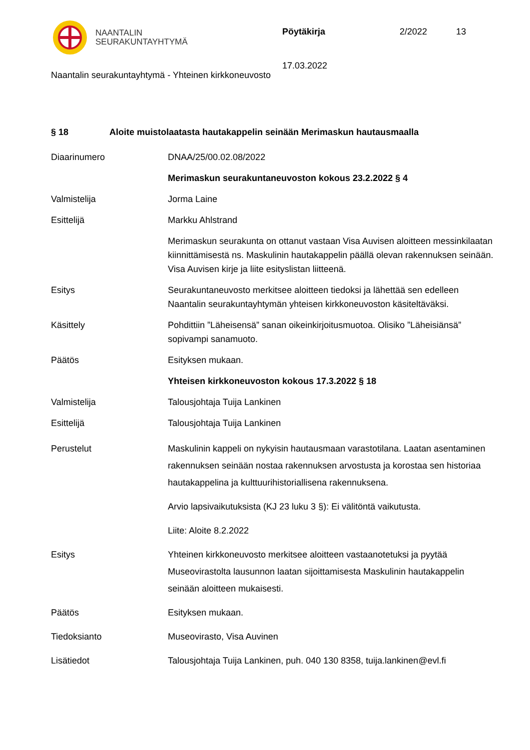NAANTALIN
SEURAKUNTAYHTYMÄ
Pöytäkirja 2/2022 13
17.03.2022
Naantalin seurakuntayhtymä - Yhteinen kirkkoneuvosto
§ 18 Aloite muistolaatasta hautakappelin seinään Merimaskun hautausmaalla
Diaarinumero DNAA/25/00.02.08/2022
Merimaskun seurakuntaneuvoston kokous 23.2.2022 § 4
Valmistelija Jorma Laine
Esittelijä Markku Ahlstrand
Merimaskun seurakunta on ottanut vastaan Visa Auvisen aloitteen messinkilaatan kiinnittämisestä ns. Maskulinin hautakappelin päällä olevan rakennuksen seinään. Visa Auvisen kirje ja liite esityslistan liitteenä.
Esitys Seurakuntaneuvosto merkitsee aloitteen tiedoksi ja lähettää sen edelleen Naantalin seurakuntayhtymän yhteisen kirkkoneuvoston käsiteltäväksi.
Käsittely Pohdittiin ”Läheisensä” sanan oikeinkirjoitusmuotoa. Olisiko ”Läheisiänsä” sopivampi sanamuoto.
Päätös Esityksen mukaan.
Yhteisen kirkkoneuvoston kokous 17.3.2022 § 18
Valmistelija Talousjohtaja Tuija Lankinen
Esittelijä Talousjohtaja Tuija Lankinen
Perustelut Maskulinin kappeli on nykyisin hautausmaan varastotilana. Laatan asentaminen rakennuksen seinään nostaa rakennuksen arvostusta ja korostaa sen historiaa hautakappelina ja kulttuurihistoriallisena rakennuksena.
Arvio lapsivaikutuksista (KJ 23 luku 3 §): Ei välitöntä vaikutusta.
Liite: Aloite 8.2.2022
Esitys Yhteinen kirkkoneuvosto merkitsee aloitteen vastaanotetuksi ja pyytää Museovirastolta lausunnon laatan sijoittamisesta Maskulinin hautakappelin seinään aloitteen mukaisesti.
Päätös Esityksen mukaan.
Tiedoksianto Museovirasto, Visa Auvinen
Lisätiedot Talousjohtaja Tuija Lankinen, puh. 040 130 8358, tuija.lankinen@evl.fi